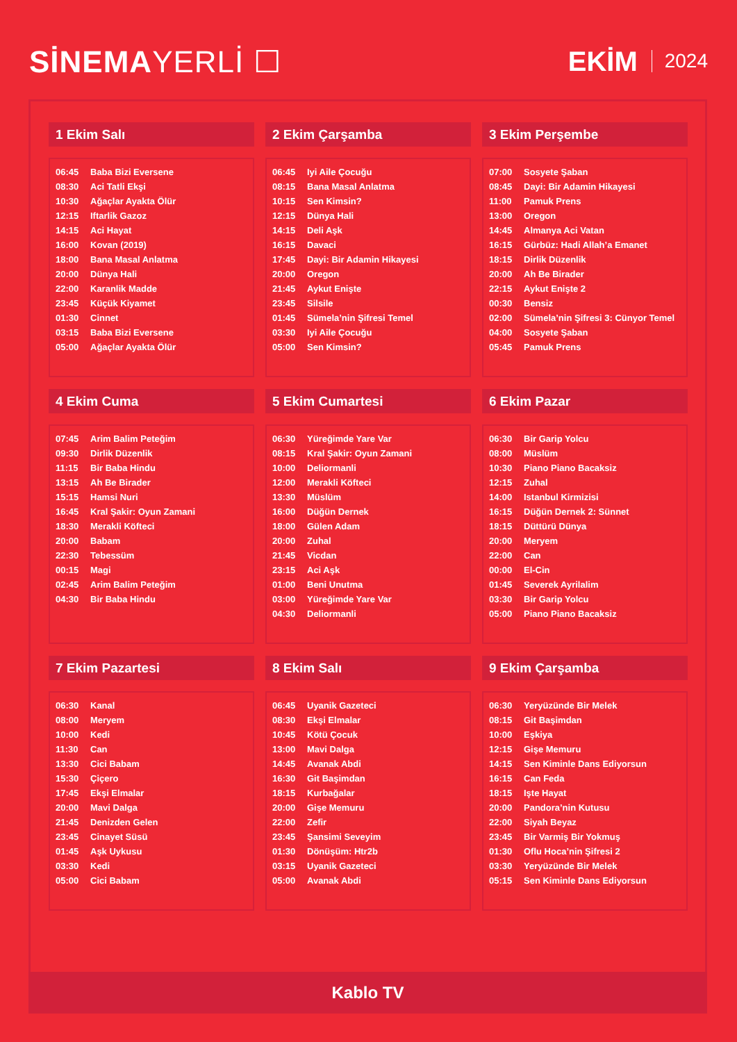SİNEMAYERLİ ☐ EKİM 2024
1 Ekim Salı
| 06:45 | Baba Bizi Eversene |
| 08:30 | Aci Tatli Ekşi |
| 10:30 | Ağaçlar Ayakta Ölür |
| 12:15 | Iftarlik Gazoz |
| 14:15 | Aci Hayat |
| 16:00 | Kovan (2019) |
| 18:00 | Bana Masal Anlatma |
| 20:00 | Dünya Hali |
| 22:00 | Karanlik Madde |
| 23:45 | Küçük Kiyamet |
| 01:30 | Cinnet |
| 03:15 | Baba Bizi Eversene |
| 05:00 | Ağaçlar Ayakta Ölür |
2 Ekim Çarşamba
| 06:45 | Iyi Aile Çocuğu |
| 08:15 | Bana Masal Anlatma |
| 10:15 | Sen Kimsin? |
| 12:15 | Dünya Hali |
| 14:15 | Deli Aşk |
| 16:15 | Davaci |
| 17:45 | Dayi: Bir Adamin Hikayesi |
| 20:00 | Oregon |
| 21:45 | Aykut Enişte |
| 23:45 | Silsile |
| 01:45 | Sümela’nin Şifresi Temel |
| 03:30 | Iyi Aile Çocuğu |
| 05:00 | Sen Kimsin? |
3 Ekim Perşembe
| 07:00 | Sosyete Şaban |
| 08:45 | Dayi: Bir Adamin Hikayesi |
| 11:00 | Pamuk Prens |
| 13:00 | Oregon |
| 14:45 | Almanya Aci Vatan |
| 16:15 | Gürbüz: Hadi Allah’a Emanet |
| 18:15 | Dirlik Düzenlik |
| 20:00 | Ah Be Birader |
| 22:15 | Aykut Enişte 2 |
| 00:30 | Bensiz |
| 02:00 | Sümela’nin Şifresi 3: Cünyor Temel |
| 04:00 | Sosyete Şaban |
| 05:45 | Pamuk Prens |
4 Ekim Cuma
| 07:45 | Arim Balim Peteğim |
| 09:30 | Dirlik Düzenlik |
| 11:15 | Bir Baba Hindu |
| 13:15 | Ah Be Birader |
| 15:15 | Hamsi Nuri |
| 16:45 | Kral Şakir: Oyun Zamani |
| 18:30 | Merakli Köfteci |
| 20:00 | Babam |
| 22:30 | Tebessüm |
| 00:15 | Magi |
| 02:45 | Arim Balim Peteğim |
| 04:30 | Bir Baba Hindu |
5 Ekim Cumartesi
| 06:30 | Yüreğimde Yare Var |
| 08:15 | Kral Şakir: Oyun Zamani |
| 10:00 | Deliormanli |
| 12:00 | Merakli Köfteci |
| 13:30 | Müslüm |
| 16:00 | Düğün Dernek |
| 18:00 | Gülen Adam |
| 20:00 | Zuhal |
| 21:45 | Vicdan |
| 23:15 | Aci Aşk |
| 01:00 | Beni Unutma |
| 03:00 | Yüreğimde Yare Var |
| 04:30 | Deliormanli |
6 Ekim Pazar
| 06:30 | Bir Garip Yolcu |
| 08:00 | Müslüm |
| 10:30 | Piano Piano Bacaksiz |
| 12:15 | Zuhal |
| 14:00 | Istanbul Kirmizisi |
| 16:15 | Düğün Dernek 2: Sünnet |
| 18:15 | Düttürü Dünya |
| 20:00 | Meryem |
| 22:00 | Can |
| 00:00 | El-Cin |
| 01:45 | Severek Ayrilalim |
| 03:30 | Bir Garip Yolcu |
| 05:00 | Piano Piano Bacaksiz |
7 Ekim Pazartesi
| 06:30 | Kanal |
| 08:00 | Meryem |
| 10:00 | Kedi |
| 11:30 | Can |
| 13:30 | Cici Babam |
| 15:30 | Çiçero |
| 17:45 | Ekşi Elmalar |
| 20:00 | Mavi Dalga |
| 21:45 | Denizden Gelen |
| 23:45 | Cinayet Süsü |
| 01:45 | Aşk Uykusu |
| 03:30 | Kedi |
| 05:00 | Cici Babam |
8 Ekim Salı
| 06:45 | Uyanik Gazeteci |
| 08:30 | Ekşi Elmalar |
| 10:45 | Kötü Çocuk |
| 13:00 | Mavi Dalga |
| 14:45 | Avanak Abdi |
| 16:30 | Git Başimdan |
| 18:15 | Kurbağalar |
| 20:00 | Gişe Memuru |
| 22:00 | Zefir |
| 23:45 | Şansimi Seveyim |
| 01:30 | Dönüşüm: Htr2b |
| 03:15 | Uyanik Gazeteci |
| 05:00 | Avanak Abdi |
9 Ekim Çarşamba
| 06:30 | Yeryüzünde Bir Melek |
| 08:15 | Git Başimdan |
| 10:00 | Eşkiya |
| 12:15 | Gişe Memuru |
| 14:15 | Sen Kiminle Dans Ediyorsun |
| 16:15 | Can Feda |
| 18:15 | Işte Hayat |
| 20:00 | Pandora’nin Kutusu |
| 22:00 | Siyah Beyaz |
| 23:45 | Bir Varmiş Bir Yokmuş |
| 01:30 | Oflu Hoca’nin Şifresi 2 |
| 03:30 | Yeryüzünde Bir Melek |
| 05:15 | Sen Kiminle Dans Ediyorsun |
Kablo TV